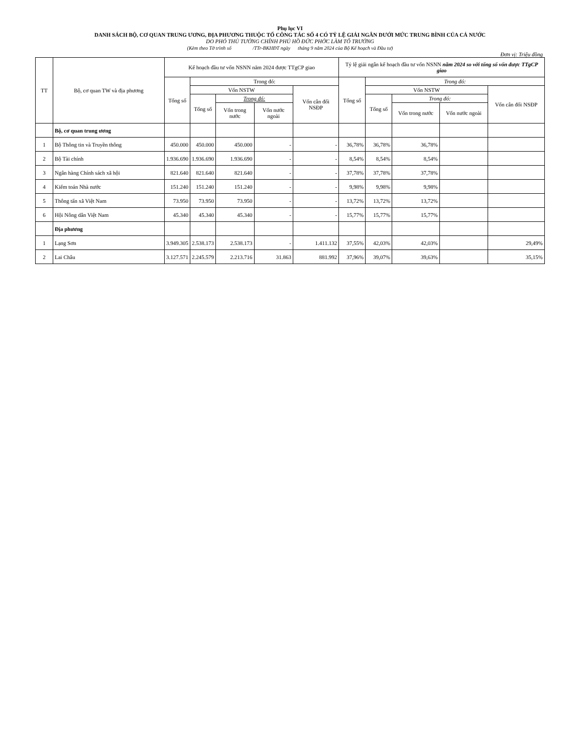Phụ lục VI
DANH SÁCH BỘ, CƠ QUAN TRUNG ƯƠNG, ĐỊA PHƯƠNG THUỘC TỔ CÔNG TÁC SỐ 4 CÓ TỶ LỆ GIẢI NGÂN DƯỚI MỨC TRUNG BÌNH CỦA CẢ NƯỚC
DO PHÓ THỦ TƯỚNG CHÍNH PHỦ HỒ ĐỨC PHỚC LÀM TỔ TRƯỞNG
(Kèm theo Tờ trình số /TTr-BKHĐT ngày tháng 9 năm 2024 của Bộ Kế hoạch và Đầu tư)
Đơn vị: Triệu đồng
| TT | Bộ, cơ quan TW và địa phương | Kế hoạch đầu tư vốn NSNN năm 2024 được TTgCP giao | | | | | Tỷ lệ giải ngân kế hoạch đầu tư vốn NSNN năm 2024 so với tổng số vốn được TTgCP giao | | | | |
| --- | --- | --- | --- | --- | --- | --- | --- | --- | --- | --- | --- |
| | | Tổng số | Trong đó: | | | | Tổng số | Trong đó: | | | |
| | | | Vốn NSTW | | | Vốn cân đối NSĐP | | Vốn NSTW | | | Vốn cân đối NSĐP |
| | | | Tổng số | Trong đó: | | | | Tổng số | Trong đó: | | |
| | | | | Vốn trong nước | Vốn nước ngoài | | | | Vốn trong nước | Vốn nước ngoài | |
| | Bộ, cơ quan trung ương | | | | | | | | | | |
| 1 | Bộ Thông tin và Truyền thông | 450.000 | 450.000 | 450.000 | - | - | 36,78% | 36,78% | 36,78% | | |
| 2 | Bộ Tài chính | 1.936.690 | 1.936.690 | 1.936.690 | - | - | 8,54% | 8,54% | 8,54% | | |
| 3 | Ngân hàng Chính sách xã hội | 821.640 | 821.640 | 821.640 | - | - | 37,78% | 37,78% | 37,78% | | |
| 4 | Kiểm toán Nhà nước | 151.240 | 151.240 | 151.240 | - | - | 9,98% | 9,98% | 9,98% | | |
| 5 | Thông tấn xã Việt Nam | 73.950 | 73.950 | 73.950 | - | - | 13,72% | 13,72% | 13,72% | | |
| 6 | Hội Nông dân Việt Nam | 45.340 | 45.340 | 45.340 | - | - | 15,77% | 15,77% | 15,77% | | |
| | Địa phương | | | | | | | | | | |
| 1 | Lạng Sơn | 3.949.305 | 2.538.173 | 2.538.173 | - | 1.411.132 | 37,55% | 42,03% | 42,03% | | 29,49% |
| 2 | Lai Châu | 3.127.571 | 2.245.579 | 2.213.716 | 31.863 | 881.992 | 37,96% | 39,07% | 39,63% | | 35,15% |